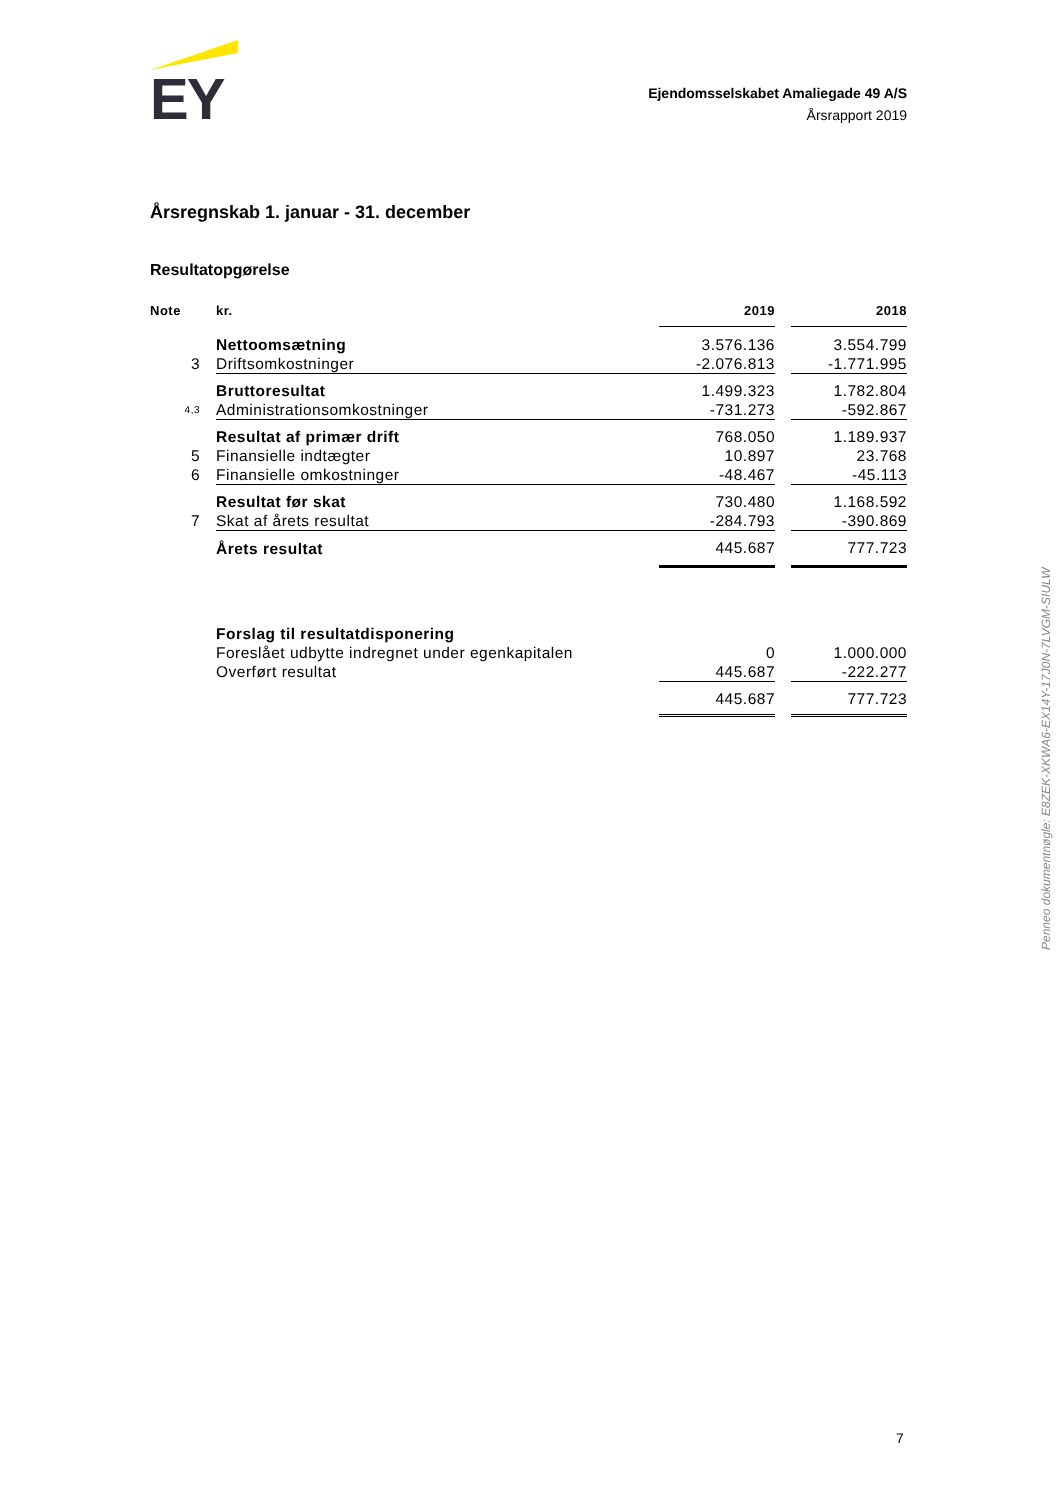EY
Ejendomsselskabet Amaliegade 49 A/S
Årsrapport 2019
Årsregnskab 1. januar - 31. december
Resultatopgørelse
| Note | kr. | 2019 | | 2018 |
| --- | --- | --- | --- | --- |
| | Nettoomsætning | 3.576.136 | | 3.554.799 |
| 3 | Driftsomkostninger | -2.076.813 | | -1.771.995 |
| | Bruttoresultat | 1.499.323 | | 1.782.804 |
| 4,3 | Administrationsomkostninger | -731.273 | | -592.867 |
| | Resultat af primær drift | 768.050 | | 1.189.937 |
| 5 | Finansielle indtægter | 10.897 | | 23.768 |
| 6 | Finansielle omkostninger | -48.467 | | -45.113 |
| | Resultat før skat | 730.480 | | 1.168.592 |
| 7 | Skat af årets resultat | -284.793 | | -390.869 |
| | Årets resultat | 445.687 | | 777.723 |
| | Forslag til resultatdisponering | | | |
| | Foreslået udbytte indregnet under egenkapitalen | 0 | | 1.000.000 |
| | Overført resultat | 445.687 | | -222.277 |
| | | 445.687 | | 777.723 |
Penneo dokumentnøgle: E8ZEK-XKWA6-EX14Y-17J0N-7LVGM-SIULW
7